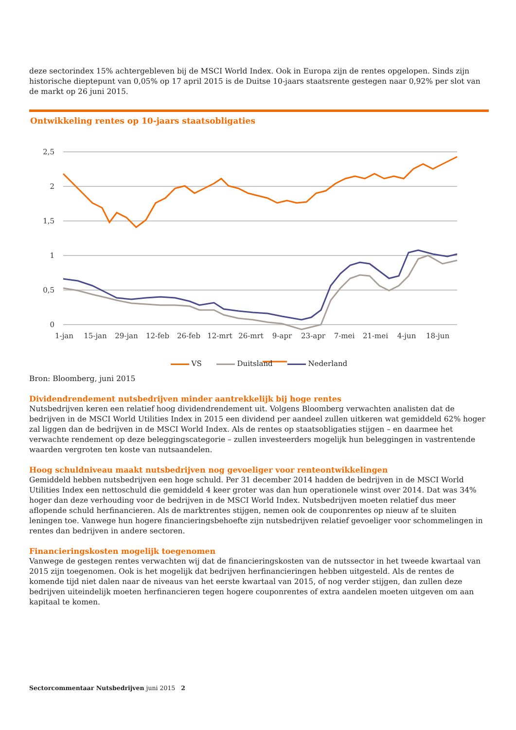deze sectorindex 15% achtergebleven bij de MSCI World Index. Ook in Europa zijn de rentes opgelopen. Sinds zijn historische dieptepunt van 0,05% op 17 april 2015 is de Duitse 10-jaars staatsrente gestegen naar 0,92% per slot van de markt op 26 juni 2015.
Ontwikkeling rentes op 10-jaars staatsobligaties
2,5
2
1,5
1
0,5
0
1-jan
15-jan
29-jan
12-feb
26-feb
12-mrt
26-mrt
9-apr
23-apr
7-mei
21-mei
4-jun
18-jun
VS Duitsland Nederland
Bron: Bloomberg, juni 2015
Dividendrendement nutsbedrijven minder aantrekkelijk bij hoge rentes
Nutsbedrijven keren een relatief hoog dividendrendement uit. Volgens Bloomberg verwachten analisten dat de bedrijven in de MSCI World Utilities Index in 2015 een dividend per aandeel zullen uitkeren wat gemiddeld 62% hoger zal liggen dan de bedrijven in de MSCI World Index. Als de rentes op staatsobligaties stijgen – en daarmee het verwachte rendement op deze beleggingscategorie – zullen investeerders mogelijk hun beleggingen in vastrentende waarden vergroten ten koste van nutsaandelen.
Hoog schuldniveau maakt nutsbedrijven nog gevoeliger voor renteontwikkelingen
Gemiddeld hebben nutsbedrijven een hoge schuld. Per 31 december 2014 hadden de bedrijven in de MSCI World Utilities Index een nettoschuld die gemiddeld 4 keer groter was dan hun operationele winst over 2014. Dat was 34% hoger dan deze verhouding voor de bedrijven in de MSCI World Index. Nutsbedrijven moeten relatief dus meer aflopende schuld herfinancieren. Als de marktrentes stijgen, nemen ook de couponrentes op nieuw af te sluiten leningen toe. Vanwege hun hogere financieringsbehoefte zijn nutsbedrijven relatief gevoeliger voor schommelingen in rentes dan bedrijven in andere sectoren.
Financieringskosten mogelijk toegenomen
Vanwege de gestegen rentes verwachten wij dat de financieringskosten van de nutssector in het tweede kwartaal van 2015 zijn toegenomen. Ook is het mogelijk dat bedrijven herfinancieringen hebben uitgesteld. Als de rentes de komende tijd niet dalen naar de niveaus van het eerste kwartaal van 2015, of nog verder stijgen, dan zullen deze bedrijven uiteindelijk moeten herfinancieren tegen hogere couponrentes of extra aandelen moeten uitgeven om aan kapitaal te komen.
Sectorcommentaar Nutsbedrijven juni 2015 2